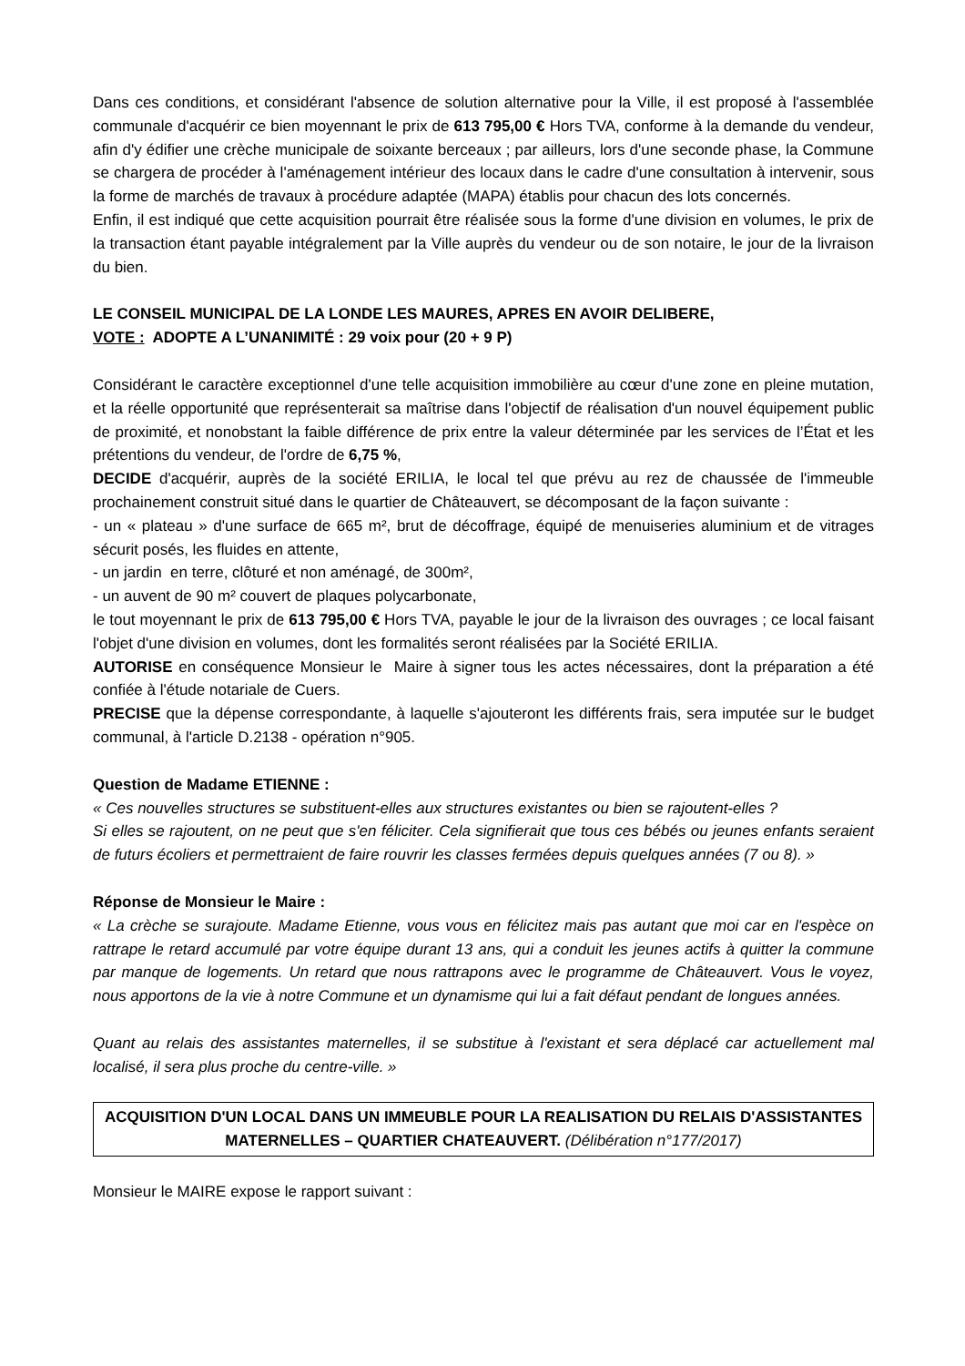Dans ces conditions, et considérant l'absence de solution alternative pour la Ville, il est proposé à l'assemblée communale d'acquérir ce bien moyennant le prix de 613 795,00 € Hors TVA, conforme à la demande du vendeur, afin d'y édifier une crèche municipale de soixante berceaux ; par ailleurs, lors d'une seconde phase, la Commune se chargera de procéder à l'aménagement intérieur des locaux dans le cadre d'une consultation à intervenir, sous la forme de marchés de travaux à procédure adaptée (MAPA) établis pour chacun des lots concernés.
Enfin, il est indiqué que cette acquisition pourrait être réalisée sous la forme d'une division en volumes, le prix de la transaction étant payable intégralement par la Ville auprès du vendeur ou de son notaire, le jour de la livraison du bien.
LE CONSEIL MUNICIPAL DE LA LONDE LES MAURES, APRES EN AVOIR DELIBERE,
VOTE : ADOPTE A L’UNANIMITÉ : 29 voix pour (20 + 9 P)
Considérant le caractère exceptionnel d'une telle acquisition immobilière au cœur d'une zone en pleine mutation, et la réelle opportunité que représenterait sa maîtrise dans l'objectif de réalisation d'un nouvel équipement public de proximité, et nonobstant la faible différence de prix entre la valeur déterminée par les services de l’État et les prétentions du vendeur, de l'ordre de 6,75 %,
DECIDE d'acquérir, auprès de la société ERILIA, le local tel que prévu au rez de chaussée de l'immeuble prochainement construit situé dans le quartier de Châteauvert, se décomposant de la façon suivante :
- un « plateau » d'une surface de 665 m², brut de décoffrage, équipé de menuiseries aluminium et de vitrages sécurit posés, les fluides en attente,
- un jardin en terre, clôturé et non aménagé, de 300m²,
- un auvent de 90 m² couvert de plaques polycarbonate,
le tout moyennant le prix de 613 795,00 € Hors TVA, payable le jour de la livraison des ouvrages ; ce local faisant l'objet d'une division en volumes, dont les formalités seront réalisées par la Société ERILIA.
AUTORISE en conséquence Monsieur le Maire à signer tous les actes nécessaires, dont la préparation a été confiée à l'étude notariale de Cuers.
PRECISE que la dépense correspondante, à laquelle s'ajouteront les différents frais, sera imputée sur le budget communal, à l'article D.2138 - opération n°905.
Question de Madame ETIENNE :
« Ces nouvelles structures se substituent-elles aux structures existantes ou bien se rajoutent-elles ?
Si elles se rajoutent, on ne peut que s'en féliciter. Cela signifierait que tous ces bébés ou jeunes enfants seraient de futurs écoliers et permettraient de faire rouvrir les classes fermées depuis quelques années (7 ou 8). »
Réponse de Monsieur le Maire :
« La crèche se surajoute. Madame Etienne, vous vous en félicitez mais pas autant que moi car en l'espèce on rattrape le retard accumulé par votre équipe durant 13 ans, qui a conduit les jeunes actifs à quitter la commune par manque de logements. Un retard que nous rattrapons avec le programme de Châteauvert. Vous le voyez, nous apportons de la vie à notre Commune et un dynamisme qui lui a fait défaut pendant de longues années.
Quant au relais des assistantes maternelles, il se substitue à l'existant et sera déplacé car actuellement mal localisé, il sera plus proche du centre-ville. »
ACQUISITION D'UN LOCAL DANS UN IMMEUBLE POUR LA REALISATION DU RELAIS D'ASSISTANTES MATERNELLES – QUARTIER CHATEAUVERT. (Délibération n°177/2017)
Monsieur le MAIRE expose le rapport suivant :